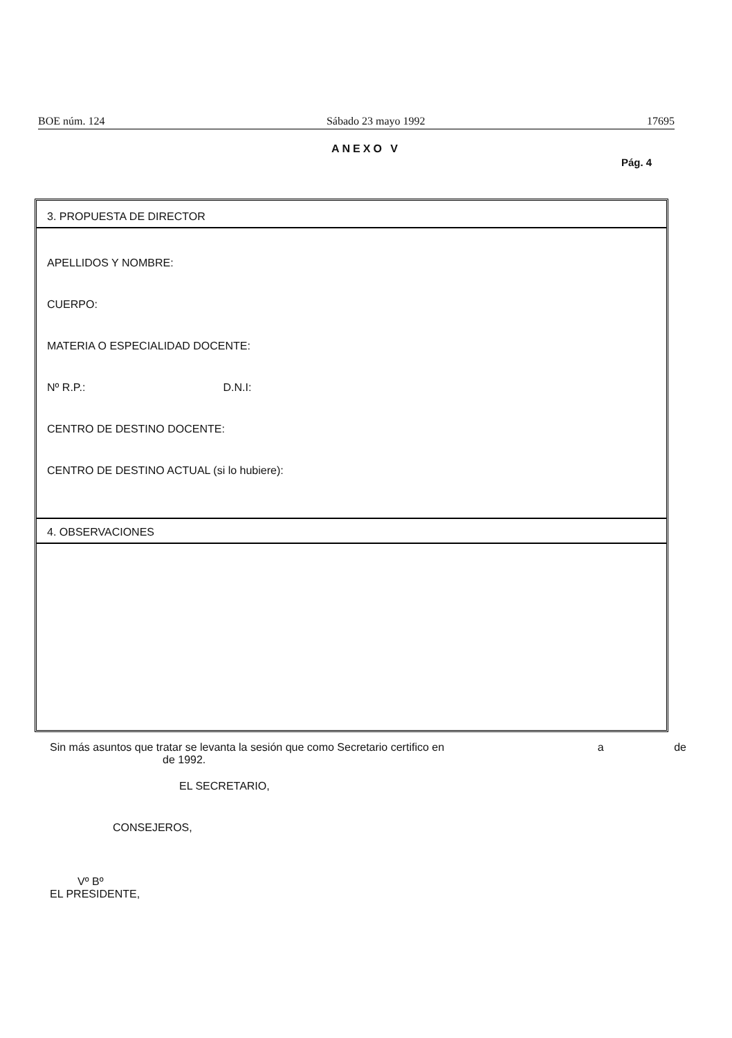BOE núm. 124 Sábado 23 mayo 1992 17695
ANEXO V
Pág. 4
3. PROPUESTA DE DIRECTOR
APELLIDOS Y NOMBRE:
CUERPO:
MATERIA O ESPECIALIDAD DOCENTE:
Nº R.P.: D.N.I:
CENTRO DE DESTINO DOCENTE:
CENTRO DE DESTINO ACTUAL (si lo hubiere):
4. OBSERVACIONES
Sin más asuntos que tratar se levanta la sesión que como Secretario certifico en a de
de 1992.
EL SECRETARIO,
CONSEJEROS,
Vº Bº
EL PRESIDENTE,